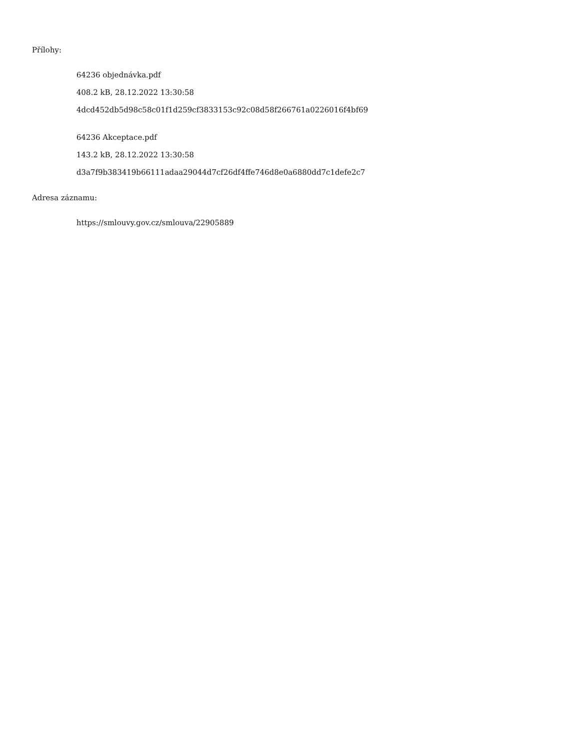Přílohy:
64236 objednávka.pdf
408.2 kB, 28.12.2022 13:30:58
4dcd452db5d98c58c01f1d259cf3833153c92c08d58f266761a0226016f4bf69
64236 Akceptace.pdf
143.2 kB, 28.12.2022 13:30:58
d3a7f9b383419b66111adaa29044d7cf26df4ffe746d8e0a6880dd7c1defe2c7
Adresa záznamu:
https://smlouvy.gov.cz/smlouva/22905889